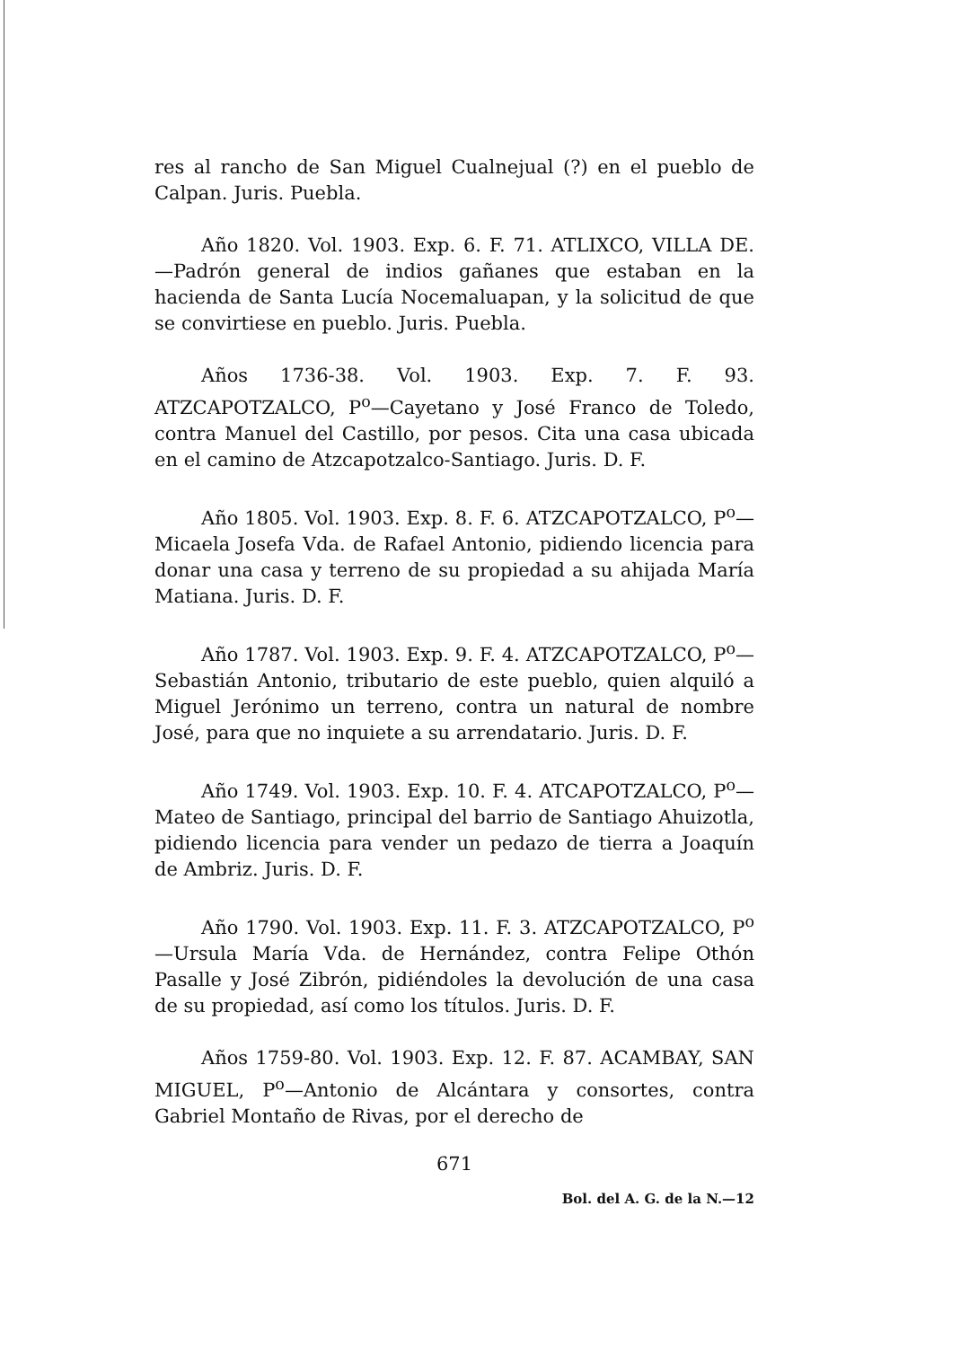res al rancho de San Miguel Cualnejual (?) en el pueblo de Calpan. Juris. Puebla.
Año 1820. Vol. 1903. Exp. 6. F. 71. ATLIXCO, VILLA DE.—Padrón general de indios gañanes que estaban en la hacienda de Santa Lucía Nocemaluapan, y la solicitud de que se convirtiese en pueblo. Juris. Puebla.
Años 1736-38. Vol. 1903. Exp. 7. F. 93. ATZCAPOTZALCO, P<sup>o</sup>—Cayetano y José Franco de Toledo, contra Manuel del Castillo, por pesos. Cita una casa ubicada en el camino de Atzcapotzalco-Santiago. Juris. D. F.
Año 1805. Vol. 1903. Exp. 8. F. 6. ATZCAPOTZALCO, P<sup>o</sup>—Micaela Josefa Vda. de Rafael Antonio, pidiendo licencia para donar una casa y terreno de su propiedad a su ahijada María Matiana. Juris. D. F.
Año 1787. Vol. 1903. Exp. 9. F. 4. ATZCAPOTZALCO, P<sup>o</sup>—Sebastián Antonio, tributario de este pueblo, quien alquiló a Miguel Jerónimo un terreno, contra un natural de nombre José, para que no inquiete a su arrendatario. Juris. D. F.
Año 1749. Vol. 1903. Exp. 10. F. 4. ATCAPOTZALCO, P<sup>o</sup>—Mateo de Santiago, principal del barrio de Santiago Ahuizotla, pidiendo licencia para vender un pedazo de tierra a Joaquín de Ambriz. Juris. D. F.
Año 1790. Vol. 1903. Exp. 11. F. 3. ATZCAPOTZALCO, P<sup>o</sup>—Ursula María Vda. de Hernández, contra Felipe Othón Pasalle y José Zibrón, pidiéndoles la devolución de una casa de su propiedad, así como los títulos. Juris. D. F.
Años 1759-80. Vol. 1903. Exp. 12. F. 87. ACAMBAY, SAN MIGUEL, P<sup>o</sup>—Antonio de Alcántara y consortes, contra Gabriel Montaño de Rivas, por el derecho de
671
Bol. del A. G. de la N.—12